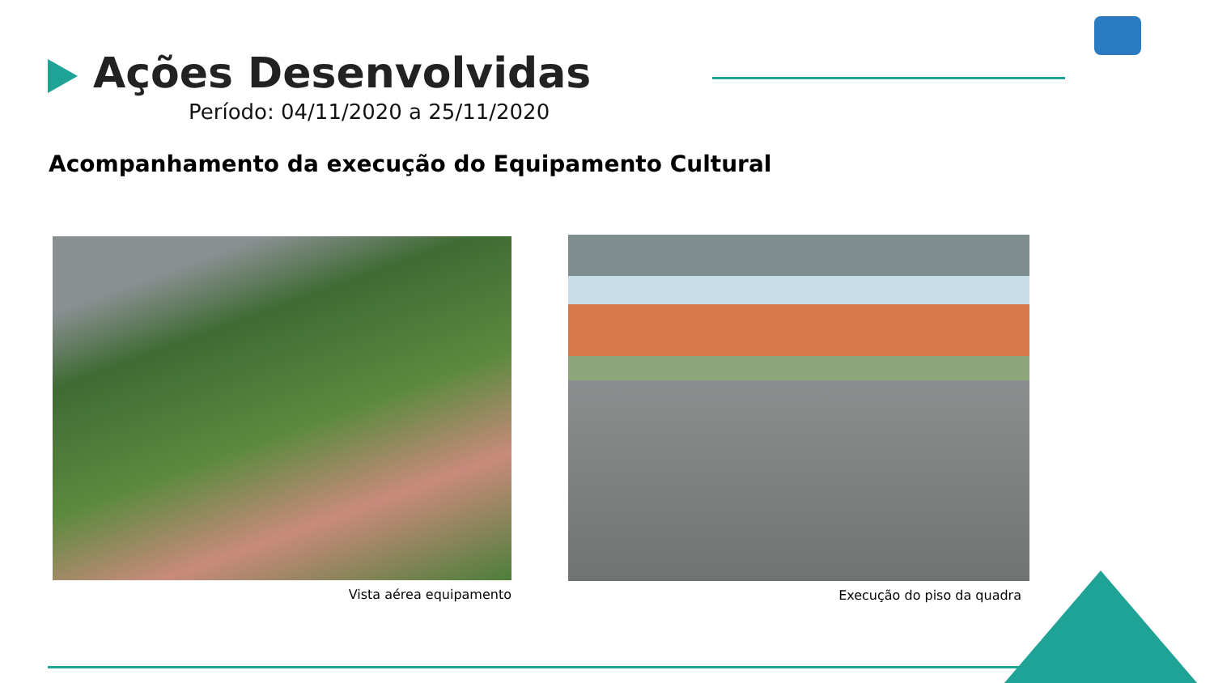Ações Desenvolvidas
Período: 04/11/2020 a 25/11/2020
Acompanhamento da execução do Equipamento Cultural
Vista aérea equipamento Execução do piso da quadra